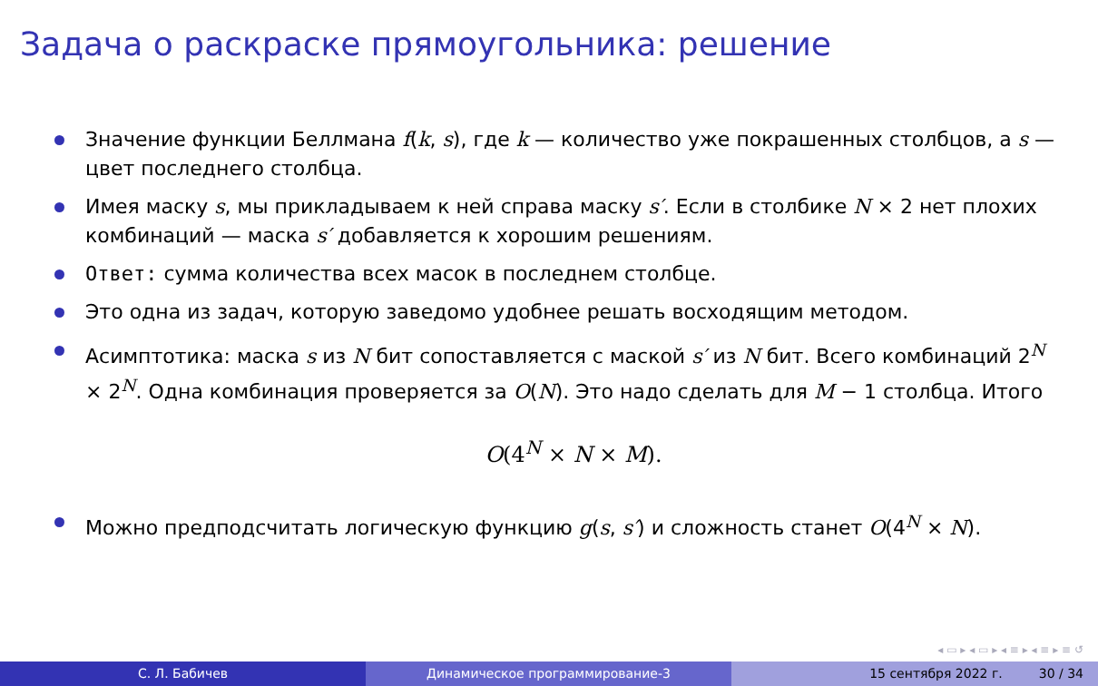Задача о раскраске прямоугольника: решение
Значение функции Беллмана f(k, s), где k — количество уже покрашенных столбцов, а s — цвет последнего столбца.
Имея маску s, мы прикладываем к ней справа маску s′. Если в столбике N × 2 нет плохих комбинаций — маска s′ добавляется к хорошим решениям.
Ответ: сумма количества всех масок в последнем столбце.
Это одна из задач, которую заведомо удобнее решать восходящим методом.
Асимптотика: маска s из N бит сопоставляется с маской s′ из N бит. Всего комбинаций 2<sup>N</sup> × 2<sup>N</sup>. Одна комбинация проверяется за O(N). Это надо сделать для M − 1 столбца. Итого
O(4<sup>N</sup> × N × M).
Можно предподсчитать логическую функцию g(s, s′) и сложность станет O(4<sup>N</sup> × N).
◂ ▭ ▸ ◂ ▭ ▸ ◂ ≡ ▸ ◂ ≡ ▸ ≡ ↺
С. Л. Бабичев Динамическое программирование-3 15 сентября 2022 г. 30 / 34